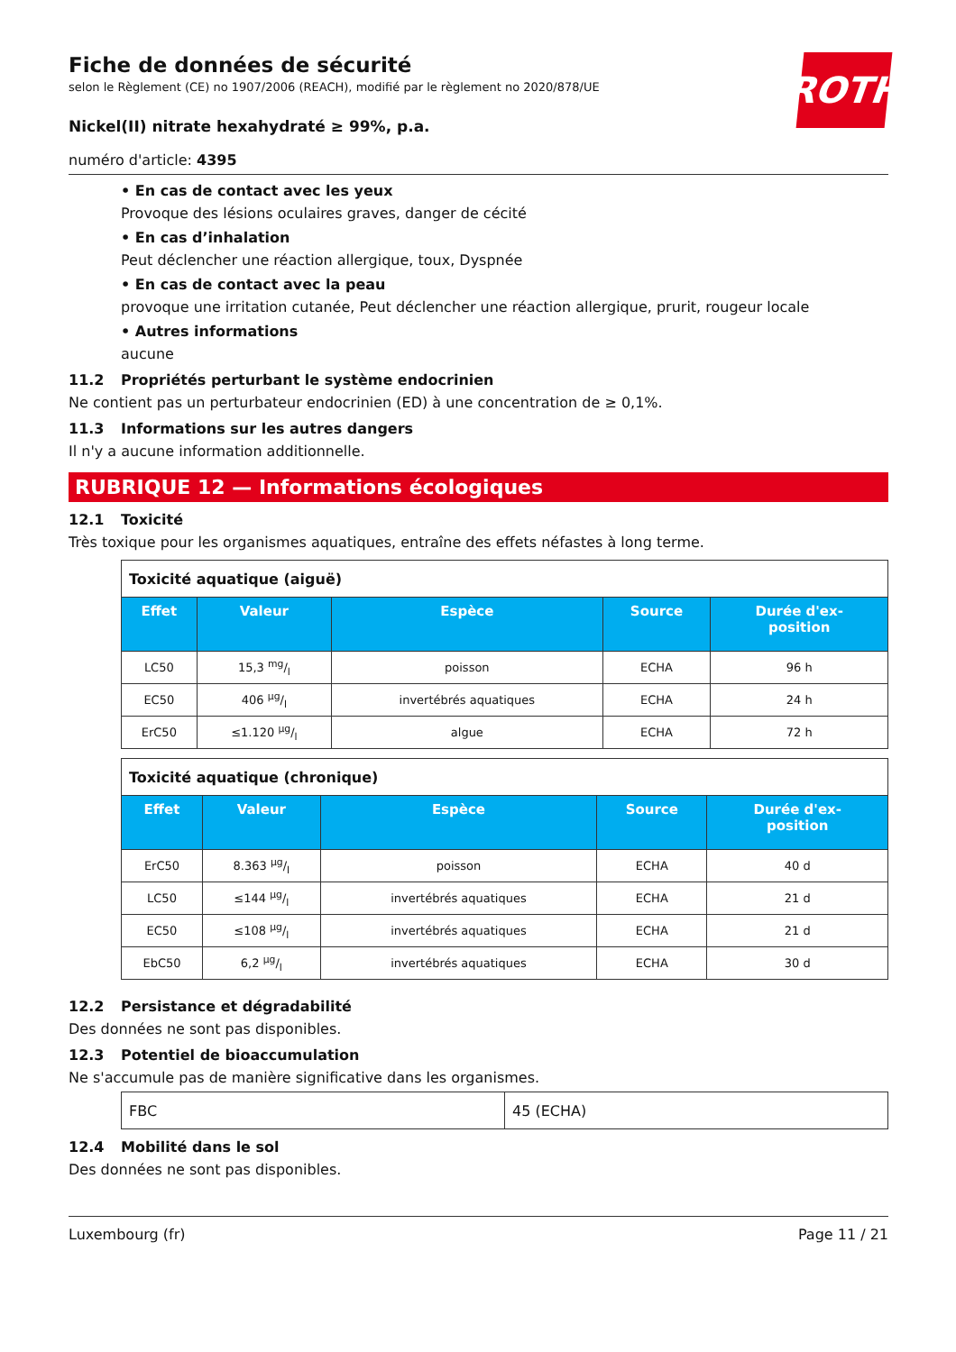ROTH
Fiche de données de sécurité
selon le Règlement (CE) no 1907/2006 (REACH), modifié par le règlement no 2020/878/UE
Nickel(II) nitrate hexahydraté ≥ 99%, p.a.
numéro d'article: 4395
• En cas de contact avec les yeux
Provoque des lésions oculaires graves, danger de cécité
• En cas d’inhalation
Peut déclencher une réaction allergique, toux, Dyspnée
• En cas de contact avec la peau
provoque une irritation cutanée, Peut déclencher une réaction allergique, prurit, rougeur locale
• Autres informations
aucune
11.2 Propriétés perturbant le système endocrinien
Ne contient pas un perturbateur endocrinien (ED) à une concentration de ≥ 0,1%.
11.3 Informations sur les autres dangers
Il n'y a aucune information additionnelle.
RUBRIQUE 12 — Informations écologiques
12.1 Toxicité
Très toxique pour les organismes aquatiques, entraîne des effets néfastes à long terme.
| Toxicité aquatique (aiguë) | | | | |
| Effet | Valeur | Espèce | Source | Durée d'ex- position |
| LC50 | 15,3 mg/l | poisson | ECHA | 96 h |
| EC50 | 406 µg/l | invertébrés aquatiques | ECHA | 24 h |
| ErC50 | ≤1.120 µg/l | algue | ECHA | 72 h |
| Toxicité aquatique (chronique) | | | | |
| Effet | Valeur | Espèce | Source | Durée d'ex- position |
| ErC50 | 8.363 µg/l | poisson | ECHA | 40 d |
| LC50 | ≤144 µg/l | invertébrés aquatiques | ECHA | 21 d |
| EC50 | ≤108 µg/l | invertébrés aquatiques | ECHA | 21 d |
| EbC50 | 6,2 µg/l | invertébrés aquatiques | ECHA | 30 d |
12.2 Persistance et dégradabilité
Des données ne sont pas disponibles.
12.3 Potentiel de bioaccumulation
Ne s'accumule pas de manière significative dans les organismes.
| FBC | 45 (ECHA) |
12.4 Mobilité dans le sol
Des données ne sont pas disponibles.
Luxembourg (fr) Page 11 / 21